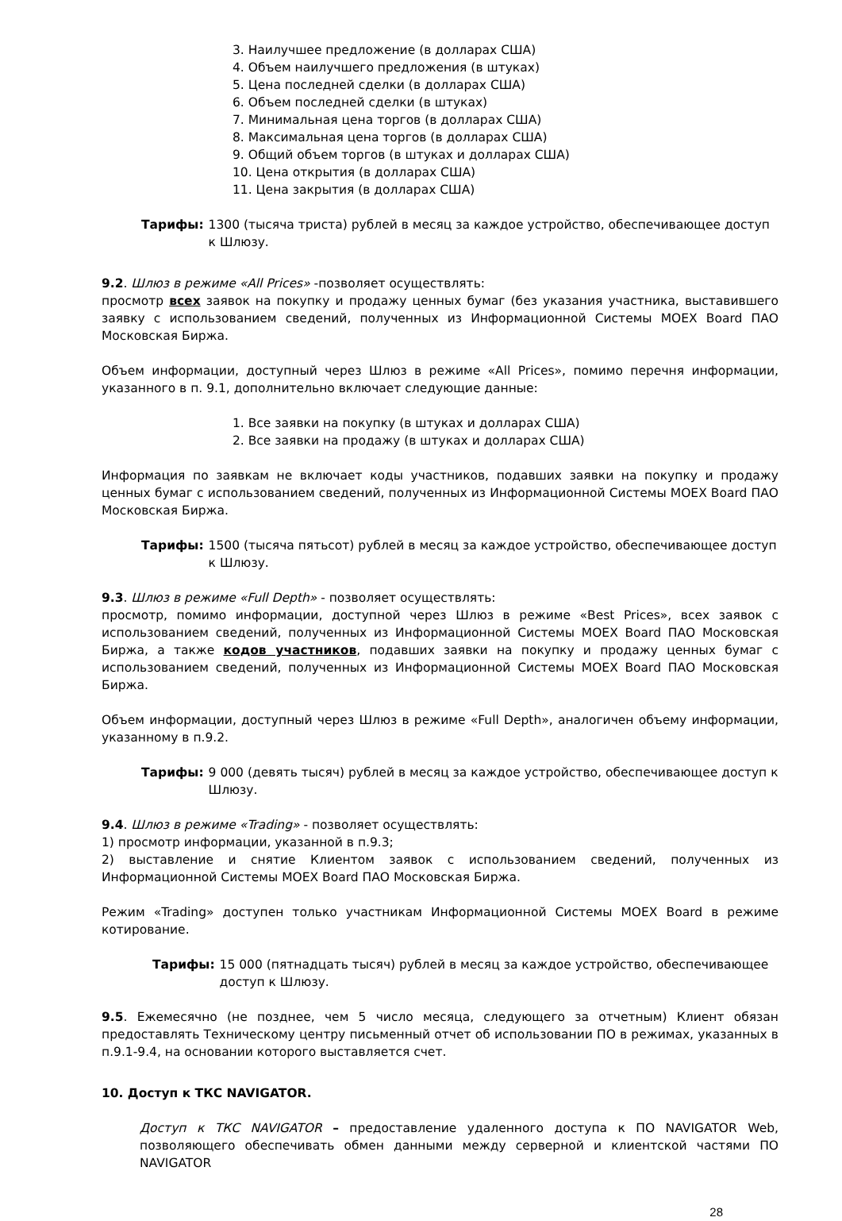3. Наилучшее предложение (в долларах США)
4. Объем наилучшего предложения (в штуках)
5. Цена последней сделки (в долларах США)
6. Объем последней сделки (в штуках)
7. Минимальная цена торгов (в долларах США)
8. Максимальная цена торгов (в долларах США)
9. Общий объем торгов (в штуках и долларах США)
10. Цена открытия (в долларах США)
11. Цена закрытия (в долларах США)
Тарифы: 1300 (тысяча триста) рублей в месяц за каждое устройство, обеспечивающее доступ к Шлюзу.
9.2. Шлюз в режиме «All Prices» -позволяет осуществлять:
просмотр всех заявок на покупку и продажу ценных бумаг (без указания участника, выставившего заявку с использованием сведений, полученных из Информационной Системы MOEX Board ПАО Московская Биржа.
Объем информации, доступный через Шлюз в режиме «All Prices», помимо перечня информации, указанного в п. 9.1, дополнительно включает следующие данные:
1. Все заявки на покупку (в штуках и долларах США)
2. Все заявки на продажу (в штуках и долларах США)
Информация по заявкам не включает коды участников, подавших заявки на покупку и продажу ценных бумаг с использованием сведений, полученных из Информационной Системы MOEX Board ПАО Московская Биржа.
Тарифы: 1500 (тысяча пятьсот) рублей в месяц за каждое устройство, обеспечивающее доступ к Шлюзу.
9.3. Шлюз в режиме «Full Depth» - позволяет осуществлять:
просмотр, помимо информации, доступной через Шлюз в режиме «Best Prices», всех заявок с использованием сведений, полученных из Информационной Системы MOEX Board ПАО Московская Биржа, а также кодов участников, подавших заявки на покупку и продажу ценных бумаг с использованием сведений, полученных из Информационной Системы MOEX Board ПАО Московская Биржа.
Объем информации, доступный через Шлюз в режиме «Full Depth», аналогичен объему информации, указанному в п.9.2.
Тарифы: 9 000 (девять тысяч) рублей в месяц за каждое устройство, обеспечивающее доступ к Шлюзу.
9.4. Шлюз в режиме «Trading» - позволяет осуществлять:
1) просмотр информации, указанной в п.9.3;
2) выставление и снятие Клиентом заявок с использованием сведений, полученных из Информационной Системы MOEX Board ПАО Московская Биржа.
Режим «Trading» доступен только участникам Информационной Системы MOEX Board в режиме котирование.
Тарифы: 15 000 (пятнадцать тысяч) рублей в месяц за каждое устройство, обеспечивающее доступ к Шлюзу.
9.5. Ежемесячно (не позднее, чем 5 число месяца, следующего за отчетным) Клиент обязан предоставлять Техническому центру письменный отчет об использовании ПО в режимах, указанных в п.9.1-9.4, на основании которого выставляется счет.
10. Доступ к ТКС NAVIGATOR.
Доступ к ТКС NAVIGATOR – предоставление удаленного доступа к ПО NAVIGATOR Web, позволяющего обеспечивать обмен данными между серверной и клиентской частями ПО NAVIGATOR
28